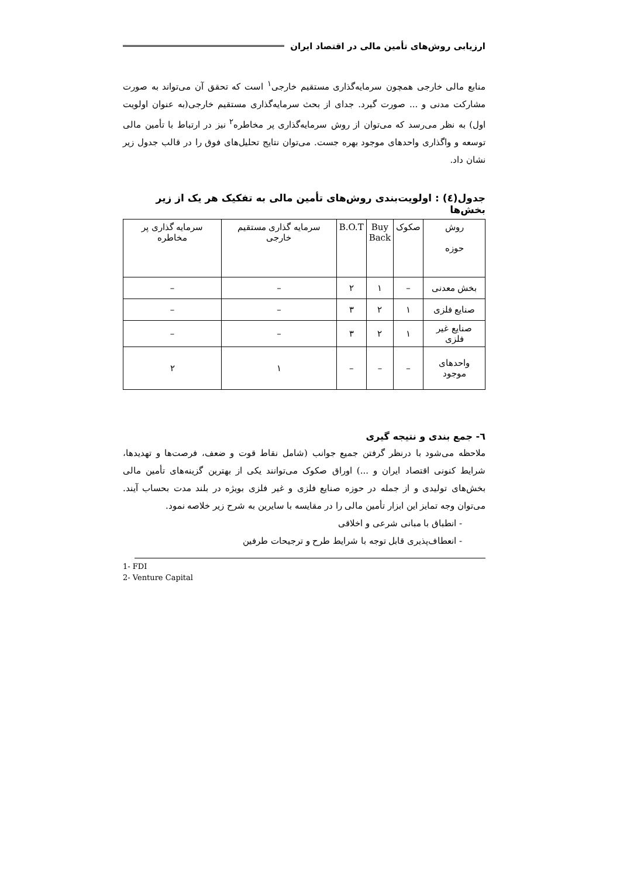ارزیابی روش‌های تأمین مالی در اقتصاد ایران
منابع مالی خارجی همچون سرمایه‌گذاری مستقیم خارجی<sup>۱</sup> است که تحقق آن می‌تواند به صورت مشارکت مدنی و ... صورت گیرد. جدای از بحث سرمایه‌گذاری مستقیم خارجی(به عنوان اولویت اول) به نظر می‌رسد که می‌توان از روش سرمایه‌گذاری پر مخاطره<sup>۲</sup> نیز در ارتباط با تأمین مالی توسعه و واگذاری واحدهای موجود بهره جست. می‌توان نتایج تحلیل‌های فوق را در قالب جدول زیر نشان داد.
جدول(٤) : اولویت‌بندی روش‌های تأمین مالی به تفکیک هر یک از زیر بخش‌ها
| روش حوزه | صکوک | Buy Back | B.O.T | سرمایه گذاری مستقیم خارجی | سرمایه گذاری پر مخاطره |
| --- | --- | --- | --- | --- | --- |
| بخش معدنی | – | ۱ | ۲ | – | – |
| صنایع فلزی | ۱ | ۲ | ۳ | – | – |
| صنایع غیر فلزی | ۱ | ۲ | ۳ | – | – |
| واحدهای موجود | – | – | – | ۱ | ۲ |
٦- جمع بندی و نتیجه گیری
ملاحظه می‌شود با درنظر گرفتن جمیع جوانب (شامل نقاط قوت و ضعف، فرصت‌ها و تهدیدها، شرایط کنونی اقتصاد ایران و ...) اوراق صکوک می‌توانند یکی از بهترین گزینه‌های تأمین مالی بخش‌های تولیدی و از جمله در حوزه صنایع فلزی و غیر فلزی بویژه در بلند مدت بحساب آیند. می‌توان وجه تمایز این ابزار تأمین مالی را در مقایسه با سایرین به شرح زیر خلاصه نمود.
- انطباق با مبانی شرعی و اخلاقی
- انعطاف‌پذیری قابل توجه با شرایط طرح و ترجیحات طرفین
1- FDI
2- Venture Capital